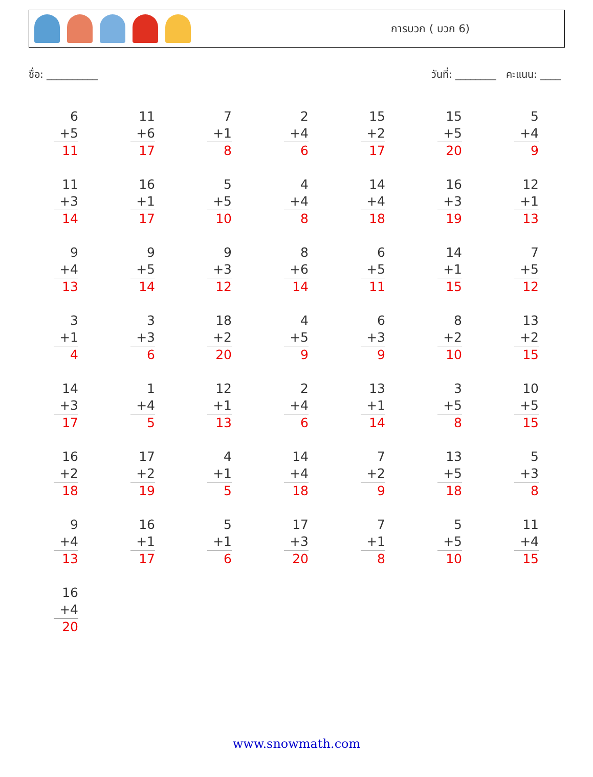การบวก ( บวก 6)
ชื่อ: __________ วันที่: ________ คะแนน: ____
6
+5
11
11
+6
17
7
+1
8
2
+4
6
15
+2
17
15
+5
20
5
+4
9
11
+3
14
16
+1
17
5
+5
10
4
+4
8
14
+4
18
16
+3
19
12
+1
13
9
+4
13
9
+5
14
9
+3
12
8
+6
14
6
+5
11
14
+1
15
7
+5
12
3
+1
4
3
+3
6
18
+2
20
4
+5
9
6
+3
9
8
+2
10
13
+2
15
14
+3
17
1
+4
5
12
+1
13
2
+4
6
13
+1
14
3
+5
8
10
+5
15
16
+2
18
17
+2
19
4
+1
5
14
+4
18
7
+2
9
13
+5
18
5
+3
8
9
+4
13
16
+1
17
5
+1
6
17
+3
20
7
+1
8
5
+5
10
11
+4
15
16
+4
20
www.snowmath.com